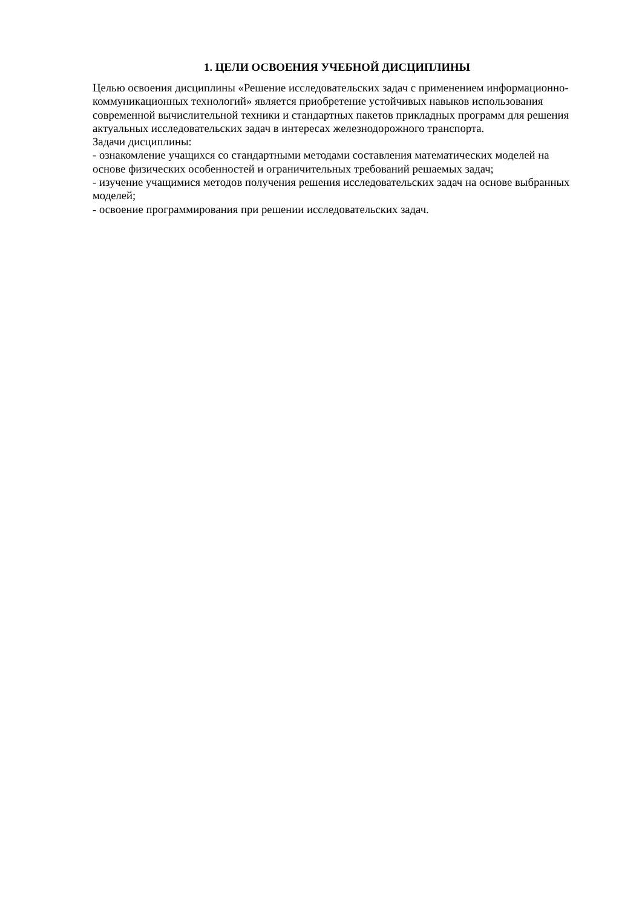1. ЦЕЛИ ОСВОЕНИЯ УЧЕБНОЙ ДИСЦИПЛИНЫ
Целью освоения дисциплины «Решение исследовательских задач с применением информационно-коммуникационных технологий» является приобретение устойчивых навыков использования современной вычислительной техники и стандартных пакетов прикладных программ для решения актуальных исследовательских задач в интересах железнодорожного транспорта.
Задачи дисциплины:
- ознакомление учащихся со стандартными методами составления математических моделей на основе физических особенностей и ограничительных требований решаемых задач;
- изучение учащимися методов получения решения исследовательских задач на основе выбранных моделей;
- освоение программирования при решении исследовательских задач.